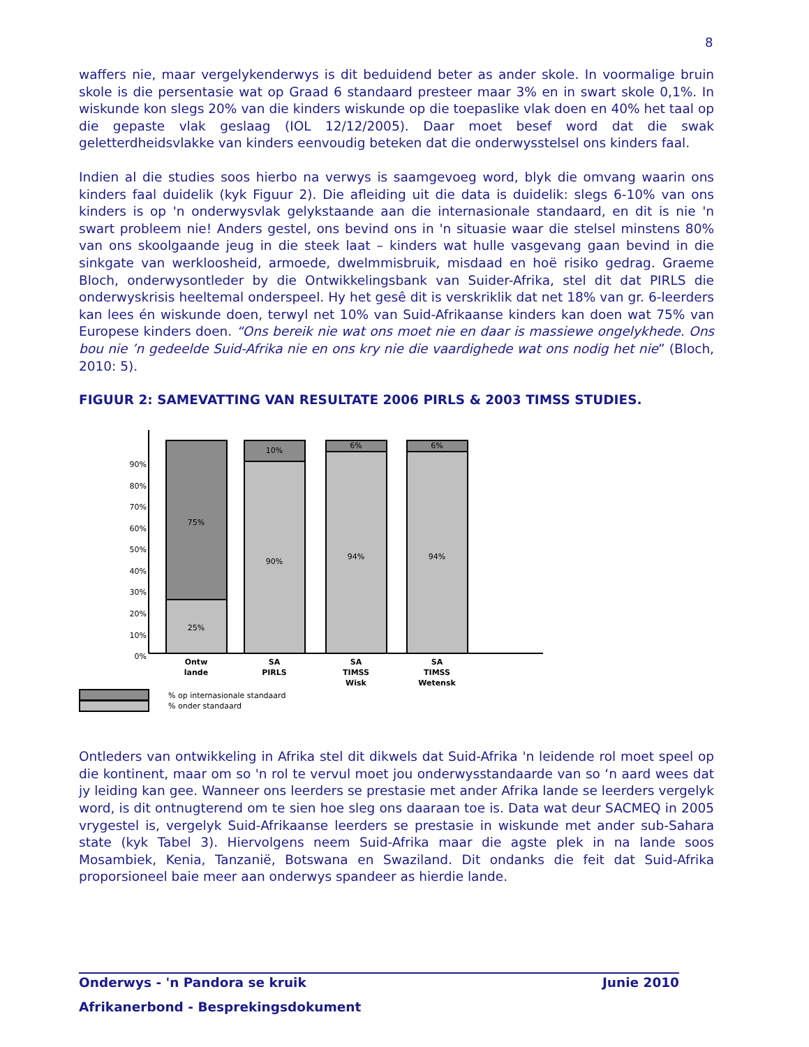8
waffers nie, maar vergelykenderwys is dit beduidend beter as ander skole. In voormalige bruin skole is die persentasie wat op Graad 6 standaard presteer maar 3% en in swart skole 0,1%. In wiskunde kon slegs 20% van die kinders wiskunde op die toepaslike vlak doen en 40% het taal op die gepaste vlak geslaag (IOL 12/12/2005). Daar moet besef word dat die swak geletterdheidsvlakke van kinders eenvoudig beteken dat die onderwysstelsel ons kinders faal.
Indien al die studies soos hierbo na verwys is saamgevoeg word, blyk die omvang waarin ons kinders faal duidelik (kyk Figuur 2). Die afleiding uit die data is duidelik: slegs 6-10% van ons kinders is op 'n onderwysvlak gelykstaande aan die internasionale standaard, en dit is nie 'n swart probleem nie! Anders gestel, ons bevind ons in 'n situasie waar die stelsel minstens 80% van ons skoolgaande jeug in die steek laat – kinders wat hulle vasgevang gaan bevind in die sinkgate van werkloosheid, armoede, dwelmmisbruik, misdaad en hoë risiko gedrag. Graeme Bloch, onderwysontleder by die Ontwikkelingsbank van Suider-Afrika, stel dit dat PIRLS die onderwyskrisis heeltemal onderspeel. Hy het gesê dit is verskriklik dat net 18% van gr. 6-leerders kan lees én wiskunde doen, terwyl net 10% van Suid-Afrikaanse kinders kan doen wat 75% van Europese kinders doen. “Ons bereik nie wat ons moet nie en daar is massiewe ongelykhede. Ons bou nie ’n gedeelde Suid-Afrika nie en ons kry nie die vaardighede wat ons nodig het nie” (Bloch, 2010: 5).
FIGUUR 2: SAMEVATTING VAN RESULTATE 2006 PIRLS & 2003 TIMSS STUDIES.
90%
80%
70%
60%
50%
40%
30%
20%
10%
0%
75%
25%
10%
90%
6%
94%
6%
94%
Ontw
lande
SA
PIRLS
SA
TIMSS
Wisk
SA
TIMSS
Wetensk
% op internasionale standaard
% onder standaard
Ontleders van ontwikkeling in Afrika stel dit dikwels dat Suid-Afrika 'n leidende rol moet speel op die kontinent, maar om so 'n rol te vervul moet jou onderwysstandaarde van so ‘n aard wees dat jy leiding kan gee. Wanneer ons leerders se prestasie met ander Afrika lande se leerders vergelyk word, is dit ontnugterend om te sien hoe sleg ons daaraan toe is. Data wat deur SACMEQ in 2005 vrygestel is, vergelyk Suid-Afrikaanse leerders se prestasie in wiskunde met ander sub-Sahara state (kyk Tabel 3). Hiervolgens neem Suid-Afrika maar die agste plek in na lande soos Mosambiek, Kenia, Tanzanië, Botswana en Swaziland. Dit ondanks die feit dat Suid-Afrika proporsioneel baie meer aan onderwys spandeer as hierdie lande.
Onderwys - 'n Pandora se kruik Junie 2010
Afrikanerbond - Besprekingsdokument